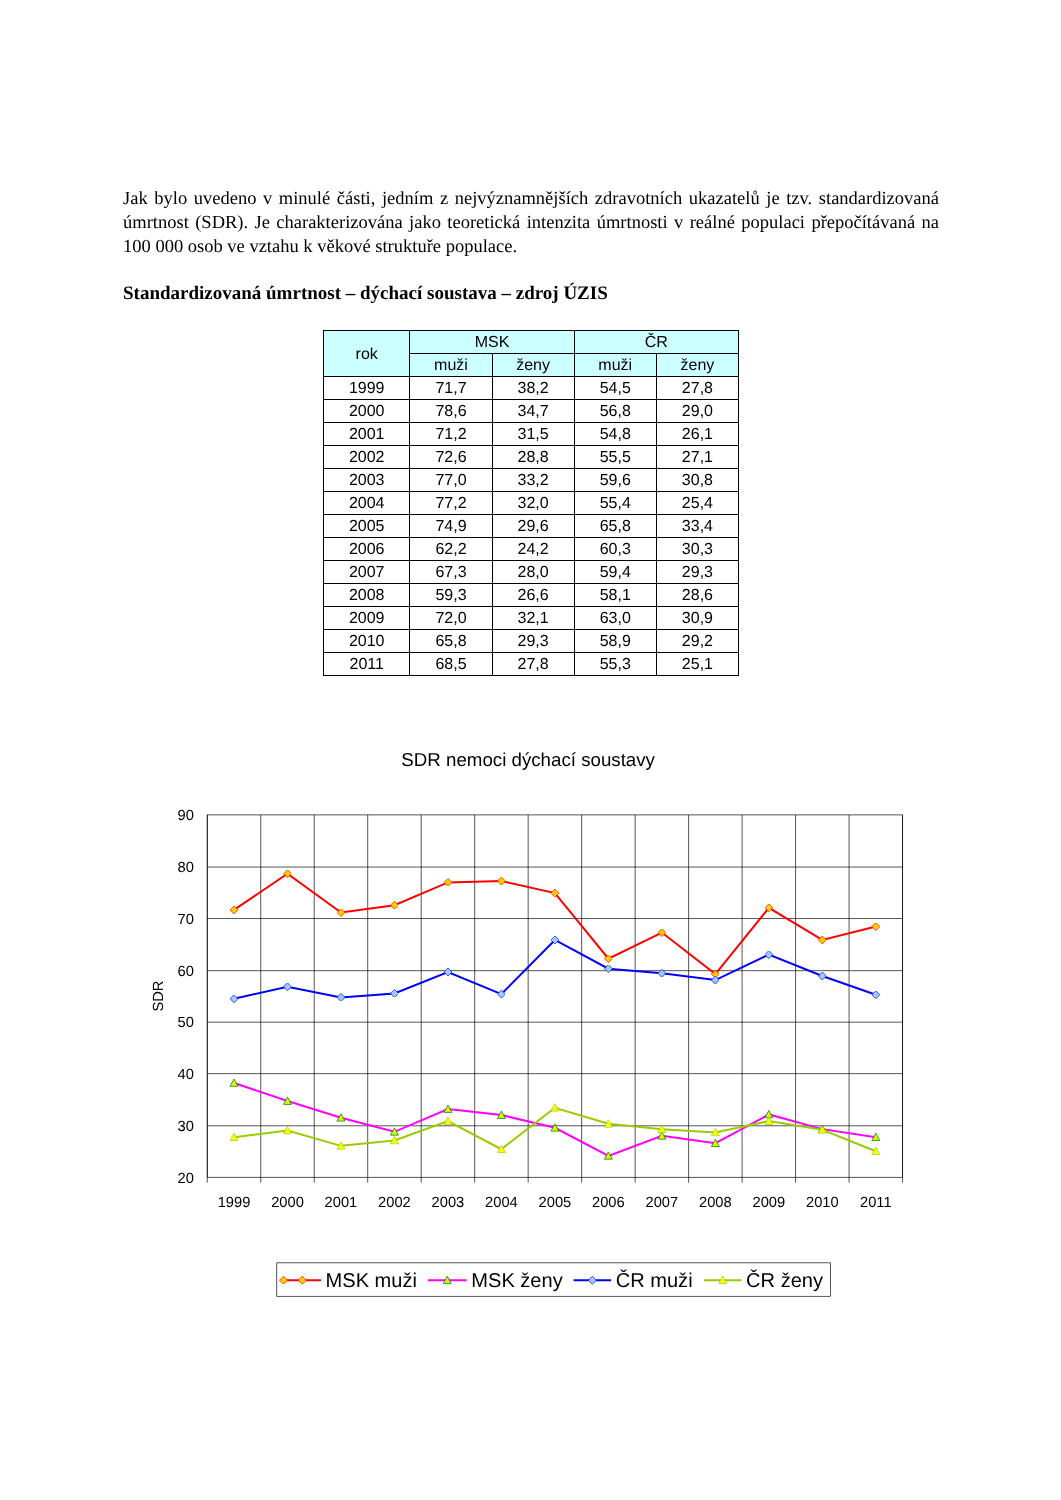Jak bylo uvedeno v minulé části, jedním z nejvýznamnějších zdravotních ukazatelů je tzv. standardizovaná úmrtnost (SDR). Je charakterizována jako teoretická intenzita úmrtnosti v reálné populaci přepočítávaná na 100 000 osob ve vztahu k věkové struktuře populace.
Standardizovaná úmrtnost – dýchací soustava – zdroj ÚZIS
| rok | MSK | | ČR | |
| --- | --- | --- | --- | --- |
| | muži | ženy | muži | ženy |
| 1999 | 71,7 | 38,2 | 54,5 | 27,8 |
| 2000 | 78,6 | 34,7 | 56,8 | 29,0 |
| 2001 | 71,2 | 31,5 | 54,8 | 26,1 |
| 2002 | 72,6 | 28,8 | 55,5 | 27,1 |
| 2003 | 77,0 | 33,2 | 59,6 | 30,8 |
| 2004 | 77,2 | 32,0 | 55,4 | 25,4 |
| 2005 | 74,9 | 29,6 | 65,8 | 33,4 |
| 2006 | 62,2 | 24,2 | 60,3 | 30,3 |
| 2007 | 67,3 | 28,0 | 59,4 | 29,3 |
| 2008 | 59,3 | 26,6 | 58,1 | 28,6 |
| 2009 | 72,0 | 32,1 | 63,0 | 30,9 |
| 2010 | 65,8 | 29,3 | 58,9 | 29,2 |
| 2011 | 68,5 | 27,8 | 55,3 | 25,1 |
SDR nemoci dýchací soustavy
90
80
70
60
50
40
30
20
SDR
1999
2000
2001
2002
2003
2004
2005
2006
2007
2008
2009
2010
2011
MSK muži
MSK ženy
ČR muži
ČR ženy